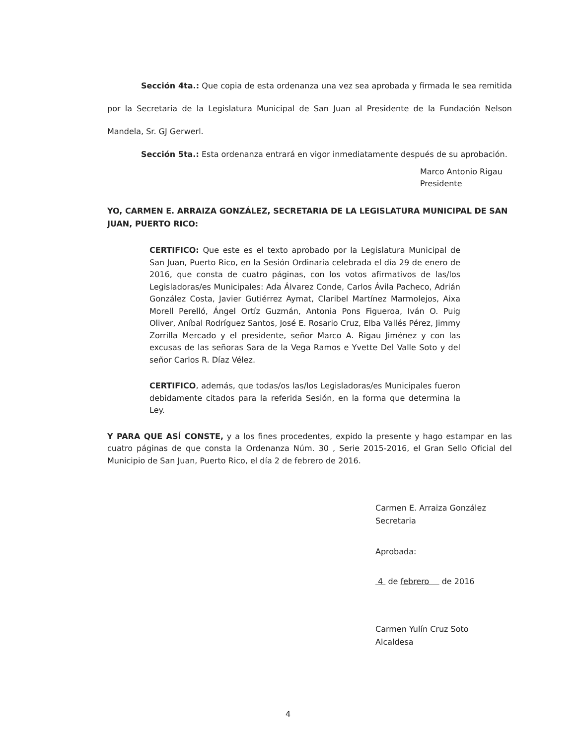Sección 4ta.: Que copia de esta ordenanza una vez sea aprobada y firmada le sea remitida por la Secretaria de la Legislatura Municipal de San Juan al Presidente de la Fundación Nelson Mandela, Sr. GJ Gerwerl.
Sección 5ta.: Esta ordenanza entrará en vigor inmediatamente después de su aprobación.
Marco Antonio Rigau
Presidente
YO, CARMEN E. ARRAIZA GONZÁLEZ, SECRETARIA DE LA LEGISLATURA MUNICIPAL DE SAN JUAN, PUERTO RICO:
CERTIFICO: Que este es el texto aprobado por la Legislatura Municipal de San Juan, Puerto Rico, en la Sesión Ordinaria celebrada el día 29 de enero de 2016, que consta de cuatro páginas, con los votos afirmativos de las/los Legisladoras/es Municipales: Ada Álvarez Conde, Carlos Ávila Pacheco, Adrián González Costa, Javier Gutiérrez Aymat, Claribel Martínez Marmolejos, Aixa Morell Perelló, Ángel Ortíz Guzmán, Antonia Pons Figueroa, Iván O. Puig Oliver, Aníbal Rodríguez Santos, José E. Rosario Cruz, Elba Vallés Pérez, Jimmy Zorrilla Mercado y el presidente, señor Marco A. Rigau Jiménez y con las excusas de las señoras Sara de la Vega Ramos e Yvette Del Valle Soto y del señor Carlos R. Díaz Vélez.
CERTIFICO, además, que todas/os las/los Legisladoras/es Municipales fueron debidamente citados para la referida Sesión, en la forma que determina la Ley.
Y PARA QUE ASÍ CONSTE, y a los fines procedentes, expido la presente y hago estampar en las cuatro páginas de que consta la Ordenanza Núm. 30 , Serie 2015-2016, el Gran Sello Oficial del Municipio de San Juan, Puerto Rico, el día 2 de febrero de 2016.
Carmen E. Arraiza González
Secretaria
Aprobada:
4 de febrero de 2016
Carmen Yulín Cruz Soto
Alcaldesa
4